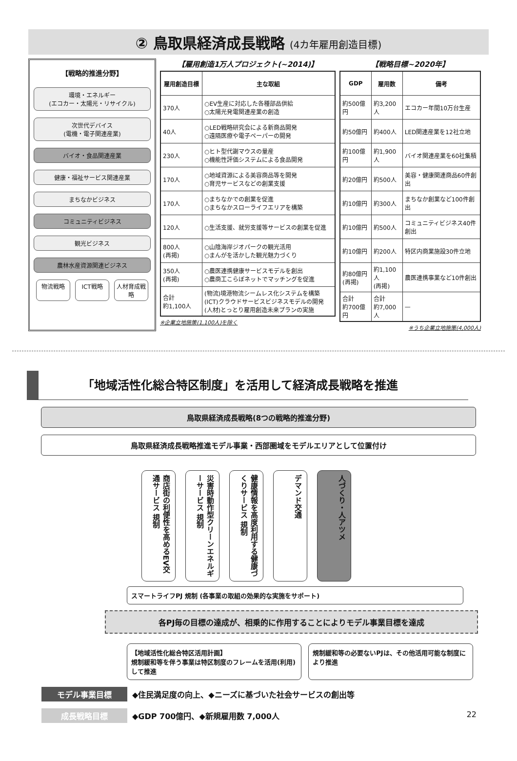② 鳥取県経済成長戦略 (4カ年雇用創造目標)
【戦略的推進分野】
環境・エネルギー
(エコカー・太陽光・リサイクル)
次世代デバイス
(電機・電子関連産業)
バイオ・食品関連産業
健康・福祉サービス関連産業
まちなかビジネス
コミュニティビジネス
観光ビジネス
農林水産資源関連ビジネス
物流戦略 ICT戦略 人材育成戦略
【雇用創造1万人プロジェクト(~2014)】
| 雇用創造目標 | 主な取組 |
| --- | --- |
| 370人 | ○EV生産に対応した各種部品供給 ○太陽光発電関連産業の創造 |
| 40人 | ○LED戦略研究会による新商品開発 ○遠隔医療や電子ペーパーの開発 |
| 230人 | ○ヒト型代謝マウスの量産 ○機能性評価システムによる食品開発 |
| 170人 | ○地域資源による美容商品等を開発 ○育児サービスなどの創業支援 |
| 170人 | ○まちなかでの創業を促進 ○まちなかスローライフエリアを構築 |
| 120人 | ○生活支援、就労支援等サービスの創業を促進 |
| 800人 (再掲) | ○山陰海岸ジオパークの観光活用 ○まんがを活かした観光魅力づくり |
| 350人 (再掲) | ○農医連携健康サービスモデルを創出 ○農商工こらぼネットでマッチングを促進 |
| 合計 約1,100人 | (物流)境港物流シームレス化システムを構築 (ICT)クラウドサービスビジネスモデルの開発 (人材)とっとり雇用創造未来プランの実施 |
※企業立地施策(1,100人)を除く
【戦略目標~2020年】
| GDP | 雇用数 | 備考 |
| --- | --- | --- |
| 約500億円 | 約3,200人 | エコカー年間10万台生産 |
| 約50億円 | 約400人 | LED関連産業を12社立地 |
| 約100億円 | 約1,900人 | バイオ関連産業を60社集積 |
| 約20億円 | 約500人 | 美容・健康関連商品60件創出 |
| 約10億円 | 約300人 | まちなか創業など100件創出 |
| 約10億円 | 約500人 | コミュニティビジネス40件創出 |
| 約10億円 | 約200人 | 特区内商業施設30件立地 |
| 約80億円 (再掲) | 約1,100人 (再掲) | 農医連携事業など10件創出 |
| 合計 約700億円 | 合計 約7,000人 | — |
※うち企業立地施策(4,000人)
「地域活性化総合特区制度」を活用して経済成長戦略を推進
鳥取県経済成長戦略(8つの戦略的推進分野)
鳥取県経済成長戦略推進モデル事業・西部圏域をモデルエリアとして位置付け
商店街の利便性を高めるEV交通サービス 規制
災害時動作型クリーンエネルギーサービス 規制
健康情報を高度利用する健康づくりサービス 規制
デマンド交通
人づくり・人アツメ
スマートライフPJ 規制 (各事業の取組の効果的な実施をサポート)
各PJ毎の目標の達成が、相乗的に作用することによりモデル事業目標を達成
【地域活性化総合特区活用計画】
規制緩和等を伴う事業は特区制度のフレームを活用(利用)して推進
規制緩和等の必要ないPJは、その他活用可能な制度により推進
モデル事業目標 ◆住民満足度の向上、◆ニーズに基づいた社会サービスの創出等
成長戦略目標 ◆GDP 700億円、◆新規雇用数 7,000人 22